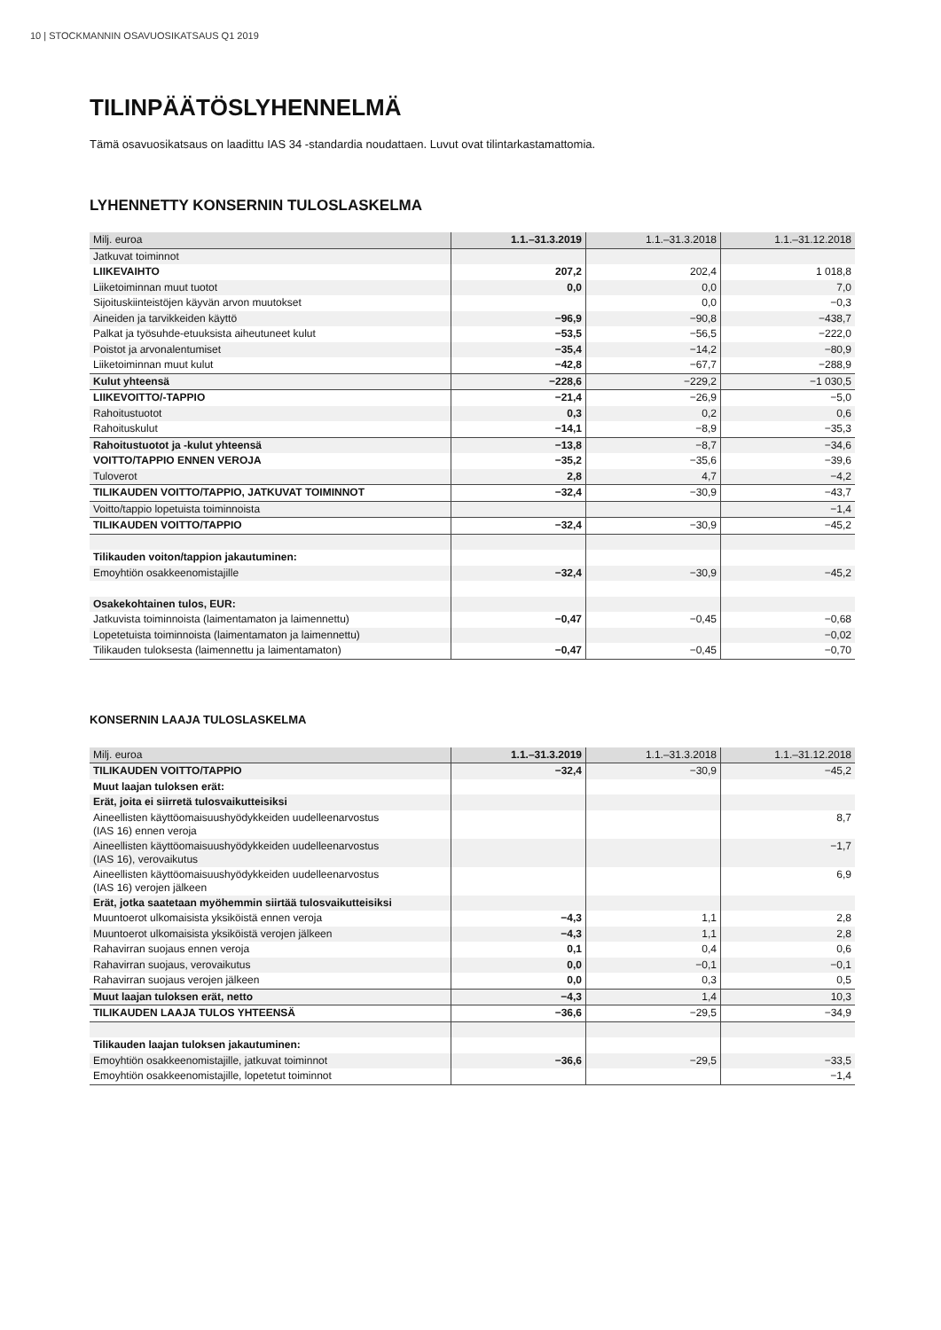10 | STOCKMANNIN OSAVUOSIKATSAUS Q1 2019
TILINPÄÄTÖSLYHENNELMÄ
Tämä osavuosikatsaus on laadittu IAS 34 -standardia noudattaen. Luvut ovat tilintarkastamattomia.
LYHENNETTY KONSERNIN TULOSLASKELMA
| Milj. euroa | 1.1.–31.3.2019 | 1.1.–31.3.2018 | 1.1.–31.12.2018 |
| --- | --- | --- | --- |
| Jatkuvat toiminnot | | | |
| LIIKEVAIHTO | 207,2 | 202,4 | 1 018,8 |
| Liiketoiminnan muut tuotot | 0,0 | 0,0 | 7,0 |
| Sijoituskiinteistöjen käyvän arvon muutokset | | 0,0 | −0,3 |
| Aineiden ja tarvikkeiden käyttö | −96,9 | −90,8 | −438,7 |
| Palkat ja työsuhde-etuuksista aiheutuneet kulut | −53,5 | −56,5 | −222,0 |
| Poistot ja arvonalentumiset | −35,4 | −14,2 | −80,9 |
| Liiketoiminnan muut kulut | −42,8 | −67,7 | −288,9 |
| Kulut yhteensä | −228,6 | −229,2 | −1 030,5 |
| LIIKEVOITTO/-TAPPIO | −21,4 | −26,9 | −5,0 |
| Rahoitustuotot | 0,3 | 0,2 | 0,6 |
| Rahoituskulut | −14,1 | −8,9 | −35,3 |
| Rahoitustuotot ja -kulut yhteensä | −13,8 | −8,7 | −34,6 |
| VOITTO/TAPPIO ENNEN VEROJA | −35,2 | −35,6 | −39,6 |
| Tuloverot | 2,8 | 4,7 | −4,2 |
| TILIKAUDEN VOITTO/TAPPIO, JATKUVAT TOIMINNOT | −32,4 | −30,9 | −43,7 |
| Voitto/tappio lopetuista toiminnoista | | | −1,4 |
| TILIKAUDEN VOITTO/TAPPIO | −32,4 | −30,9 | −45,2 |
| Tilikauden voiton/tappion jakautuminen: | | | |
| Emoyhtiön osakkeenomistajille | −32,4 | −30,9 | −45,2 |
| Osakekohtainen tulos, EUR: | | | |
| Jatkuvista toiminnoista (laimentamaton ja laimennettu) | −0,47 | −0,45 | −0,68 |
| Lopetetuista toiminnoista (laimentamaton ja laimennettu) | | | −0,02 |
| Tilikauden tuloksesta (laimennettu ja laimentamaton) | −0,47 | −0,45 | −0,70 |
KONSERNIN LAAJA TULOSLASKELMA
| Milj. euroa | 1.1.–31.3.2019 | 1.1.–31.3.2018 | 1.1.–31.12.2018 |
| --- | --- | --- | --- |
| TILIKAUDEN VOITTO/TAPPIO | −32,4 | −30,9 | −45,2 |
| Muut laajan tuloksen erät: | | | |
| Erät, joita ei siirretä tulosvaikutteisiksi | | | |
| Aineellisten käyttöomaisuushyödykkeiden uudelleenarvostus (IAS 16) ennen veroja | | | 8,7 |
| Aineellisten käyttöomaisuushyödykkeiden uudelleenarvostus (IAS 16), verovaikutus | | | −1,7 |
| Aineellisten käyttöomaisuushyödykkeiden uudelleenarvostus (IAS 16) verojen jälkeen | | | 6,9 |
| Erät, jotka saatetaan myöhemmin siirtää tulosvaikutteisiksi | | | |
| Muuntoerot ulkomaisista yksiköistä ennen veroja | −4,3 | 1,1 | 2,8 |
| Muuntoerot ulkomaisista yksiköistä verojen jälkeen | −4,3 | 1,1 | 2,8 |
| Rahavirran suojaus ennen veroja | 0,1 | 0,4 | 0,6 |
| Rahavirran suojaus, verovaikutus | 0,0 | −0,1 | −0,1 |
| Rahavirran suojaus verojen jälkeen | 0,0 | 0,3 | 0,5 |
| Muut laajan tuloksen erät, netto | −4,3 | 1,4 | 10,3 |
| TILIKAUDEN LAAJA TULOS YHTEENSÄ | −36,6 | −29,5 | −34,9 |
| Tilikauden laajan tuloksen jakautuminen: | | | |
| Emoyhtiön osakkeenomistajille, jatkuvat toiminnot | −36,6 | −29,5 | −33,5 |
| Emoyhtiön osakkeenomistajille, lopetetut toiminnot | | | −1,4 |